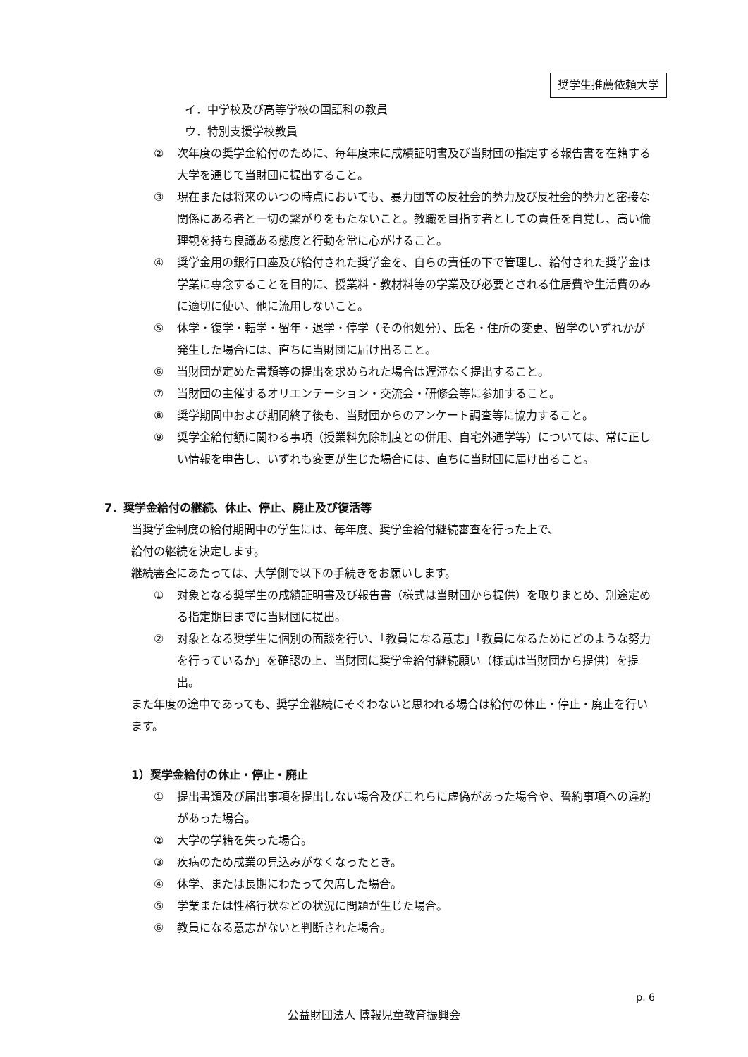奨学生推薦依頼大学
イ．中学校及び高等学校の国語科の教員
ウ．特別支援学校教員
② 次年度の奨学金給付のために、毎年度末に成績証明書及び当財団の指定する報告書を在籍する大学を通じて当財団に提出すること。
③ 現在または将来のいつの時点においても、暴力団等の反社会的勢力及び反社会的勢力と密接な関係にある者と一切の繋がりをもたないこと。教職を目指す者としての責任を自覚し、高い倫理観を持ち良識ある態度と行動を常に心がけること。
④ 奨学金用の銀行口座及び給付された奨学金を、自らの責任の下で管理し、給付された奨学金は学業に専念することを目的に、授業料・教材料等の学業及び必要とされる住居費や生活費のみに適切に使い、他に流用しないこと。
⑤ 休学・復学・転学・留年・退学・停学（その他処分）、氏名・住所の変更、留学のいずれかが発生した場合には、直ちに当財団に届け出ること。
⑥ 当財団が定めた書類等の提出を求められた場合は遅滞なく提出すること。
⑦ 当財団の主催するオリエンテーション・交流会・研修会等に参加すること。
⑧ 奨学期間中および期間終了後も、当財団からのアンケート調査等に協力すること。
⑨ 奨学金給付額に関わる事項（授業料免除制度との併用、自宅外通学等）については、常に正しい情報を申告し、いずれも変更が生じた場合には、直ちに当財団に届け出ること。
7．奨学金給付の継続、休止、停止、廃止及び復活等
当奨学金制度の給付期間中の学生には、毎年度、奨学金給付継続審査を行った上で、
給付の継続を決定します。
継続審査にあたっては、大学側で以下の手続きをお願いします。
① 対象となる奨学生の成績証明書及び報告書（様式は当財団から提供）を取りまとめ、別途定める指定期日までに当財団に提出。
② 対象となる奨学生に個別の面談を行い、「教員になる意志」「教員になるためにどのような努力を行っているか」を確認の上、当財団に奨学金給付継続願い（様式は当財団から提供）を提出。
また年度の途中であっても、奨学金継続にそぐわないと思われる場合は給付の休止・停止・廃止を行います。
1）奨学金給付の休止・停止・廃止
① 提出書類及び届出事項を提出しない場合及びこれらに虚偽があった場合や、誓約事項への違約があった場合。
② 大学の学籍を失った場合。
③ 疾病のため成業の見込みがなくなったとき。
④ 休学、または長期にわたって欠席した場合。
⑤ 学業または性格行状などの状況に問題が生じた場合。
⑥ 教員になる意志がないと判断された場合。
p. 6
公益財団法人 博報児童教育振興会